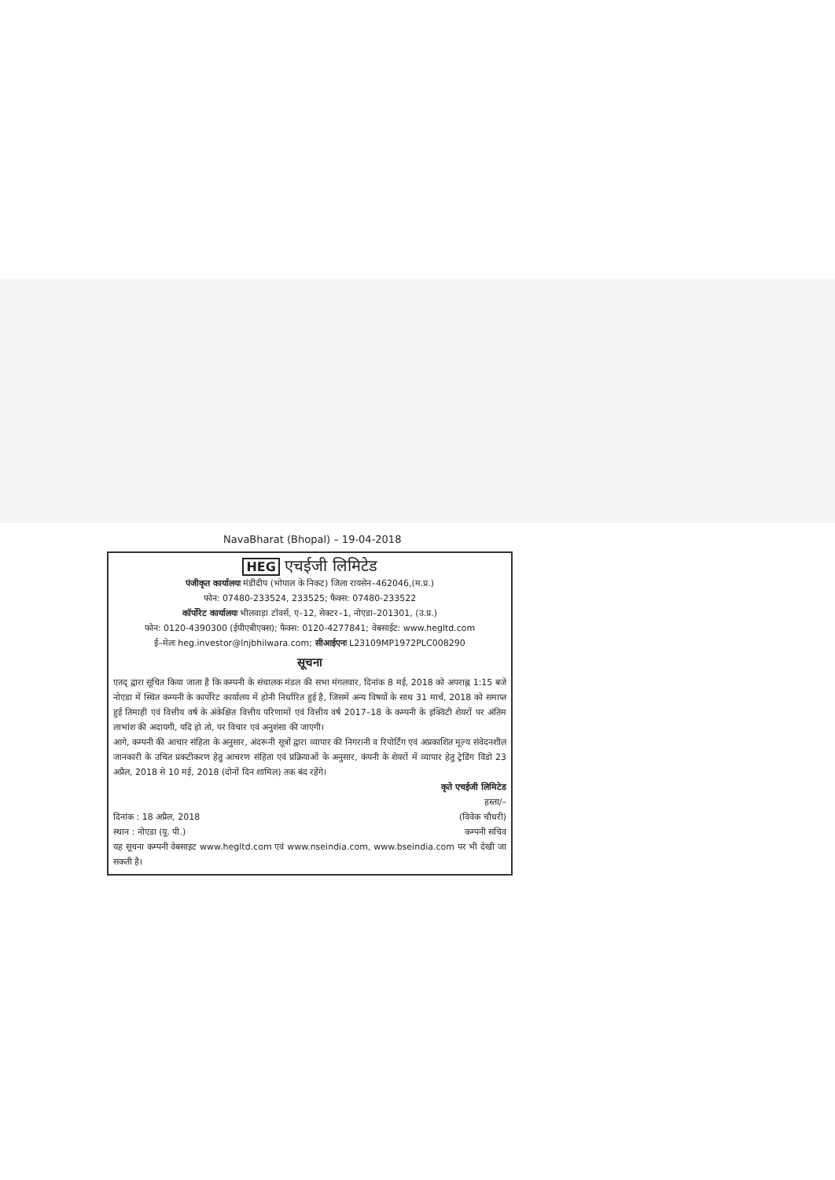NavaBharat (Bhopal) – 19-04-2018
HEG एचईजी लिमिटेड
पंजीकृत कार्यालयः मंडीदीप (भोपाल के निकट) जिला रायसेन–462046,(म.प्र.)
फोन: 07480-233524, 233525; फैक्स: 07480-233522
कॉर्पोरेट कार्यालयः भीलवाड़ा टॉवर्स, ए–12, सेक्टर–1, नोएडा–201301, (उ.प्र.)
फोन: 0120-4390300 (ईपीएबीएक्स); फैक्स: 0120-4277841; वेबसाईट: www.hegltd.com
ई–मेलः heg.investor@lnjbhilwara.com; सीआईएनः L23109MP1972PLC008290
सूचना
एतद् द्वारा सूचित किया जाता है कि कम्पनी के संचालक मंडल की सभा मंगलवार, दिनांक 8 मई, 2018 को अपराह्न 1:15 बजे नोएडा में स्थित कम्पनी के कार्पोरेट कार्यालय में होनी निर्धारित हुई है, जिसमें अन्य विषयों के साथ 31 मार्च, 2018 को समाप्त हुई तिमाही एवं वित्तीय वर्ष के अंकेक्षित वित्तीय परिणामों एवं वित्तीय वर्ष 2017–18 के कम्पनी के इक्विटी शेयरों पर अंतिम लाभांश की अदायगी, यदि हो तो, पर विचार एवं अनुशंसा की जाएगी।
आगे, कम्पनी की आचार संहिता के अनुसार, अंदरूनी सूत्रों द्वारा व्यापार की निगरानी व रिपोर्टिंग एवं अप्रकाशित मूल्य संवेदनशील जानकारी के उचित प्रकटीकरण हेतु आचरण संहिता एवं प्रक्रियाओं के अनुसार, कंपनी के शेयरों में व्यापार हेतु ट्रेडिंग विंडो 23 अप्रैल, 2018 से 10 मई, 2018 (दोनों दिन शामिल) तक बंद रहेंगे।
कृते एचईजी लिमिटेड
हस्ता/–
दिनांक : 18 अप्रैल, 2018 (विवेक चौधरी)
स्थान : नोएडा (यू. पी.) कम्पनी सचिव
यह सूचना कम्पनी वेबसाइट www.hegltd.com एवं www.nseindia.com, www.bseindia.com पर भी देखी जा सकती है।